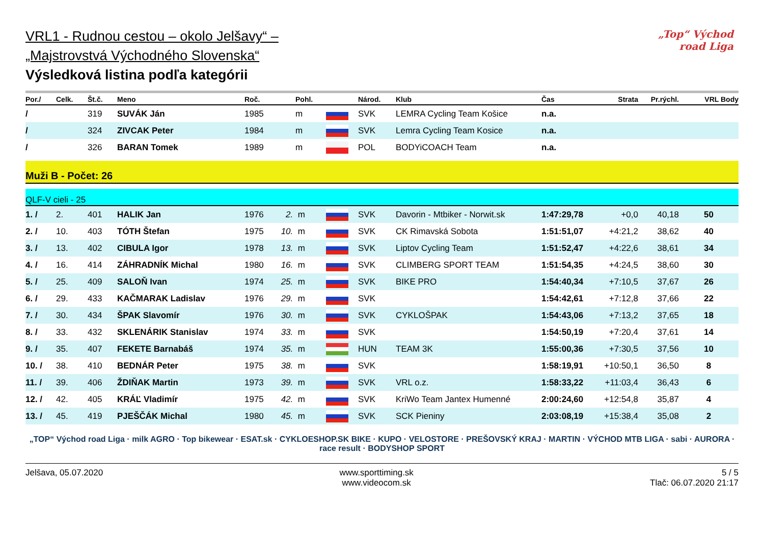VRL1 - Rudnou cestou – okolo Jelšavy“ –
„Majstrovstvá Východného Slovenska“
Výsledková listina podľa kategórii
„Top“ Východ road Liga
| Por./ | Celk. | Št.č. | Meno | Roč. | | Pohl. | | Národ. | Klub | Čas | Strata | Pr.rýchl. | VRL Body |
| --- | --- | --- | --- | --- | --- | --- | --- | --- | --- | --- | --- | --- | --- |
| / | | 319 | SUVÁK Ján | 1985 | | m | | SVK | LEMRA Cycling Team Košice | n.a. | | | |
| / | | 324 | ZIVCAK Peter | 1984 | | m | | SVK | Lemra Cycling Team Kosice | n.a. | | | |
| / | | 326 | BARAN Tomek | 1989 | | m | | POL | BODYiCOACH Team | n.a. | | | |
Muži B - Počet: 26
QLF-V cieli - 25
| 1. / | 2. | 401 | HALIK Jan | 1976 | 2. | m | | SVK | Davorin - Mtbiker - Norwit.sk | 1:47:29,78 | +0,0 | 40,18 | 50 |
| 2. / | 10. | 403 | TÓTH Štefan | 1975 | 10. | m | | SVK | CK Rimavská Sobota | 1:51:51,07 | +4:21,2 | 38,62 | 40 |
| 3. / | 13. | 402 | CIBULA Igor | 1978 | 13. | m | | SVK | Liptov Cycling Team | 1:51:52,47 | +4:22,6 | 38,61 | 34 |
| 4. / | 16. | 414 | ZÁHRADNÍK Michal | 1980 | 16. | m | | SVK | CLIMBERG SPORT TEAM | 1:51:54,35 | +4:24,5 | 38,60 | 30 |
| 5. / | 25. | 409 | SALOŇ Ivan | 1974 | 25. | m | | SVK | BIKE PRO | 1:54:40,34 | +7:10,5 | 37,67 | 26 |
| 6. / | 29. | 433 | KAČMARAK Ladislav | 1976 | 29. | m | | SVK | | 1:54:42,61 | +7:12,8 | 37,66 | 22 |
| 7. / | 30. | 434 | ŠPAK Slavomír | 1976 | 30. | m | | SVK | CYKLOŠPAK | 1:54:43,06 | +7:13,2 | 37,65 | 18 |
| 8. / | 33. | 432 | SKLENÁRIK Stanislav | 1974 | 33. | m | | SVK | | 1:54:50,19 | +7:20,4 | 37,61 | 14 |
| 9. / | 35. | 407 | FEKETE Barnabáš | 1974 | 35. | m | | HUN | TEAM 3K | 1:55:00,36 | +7:30,5 | 37,56 | 10 |
| 10. / | 38. | 410 | BEDNÁR Peter | 1975 | 38. | m | | SVK | | 1:58:19,91 | +10:50,1 | 36,50 | 8 |
| 11. / | 39. | 406 | ŽDIŇAK Martin | 1973 | 39. | m | | SVK | VRL o.z. | 1:58:33,22 | +11:03,4 | 36,43 | 6 |
| 12. / | 42. | 405 | KRÁĽ Vladimír | 1975 | 42. | m | | SVK | KriWo Team Jantex Humenné | 2:00:24,60 | +12:54,8 | 35,87 | 4 |
| 13. / | 45. | 419 | PJEŠČÁK Michal | 1980 | 45. | m | | SVK | SCK Pieniny | 2:03:08,19 | +15:38,4 | 35,08 | 2 |
„TOP“ Východ road Liga · milk AGRO · Top bikewear · ESAT.sk · CYKLOESHOP.SK BIKE · KUPO · VELOSTORE · PREŠOVSKÝ KRAJ · MARTIN · VÝCHOD MTB LIGA · sabi · AURORA · race result · BODYSHOP SPORT
Jelšava, 05.07.2020 www.sporttiming.sk
www.videocom.sk
5 / 5
Tlač: 06.07.2020 21:17